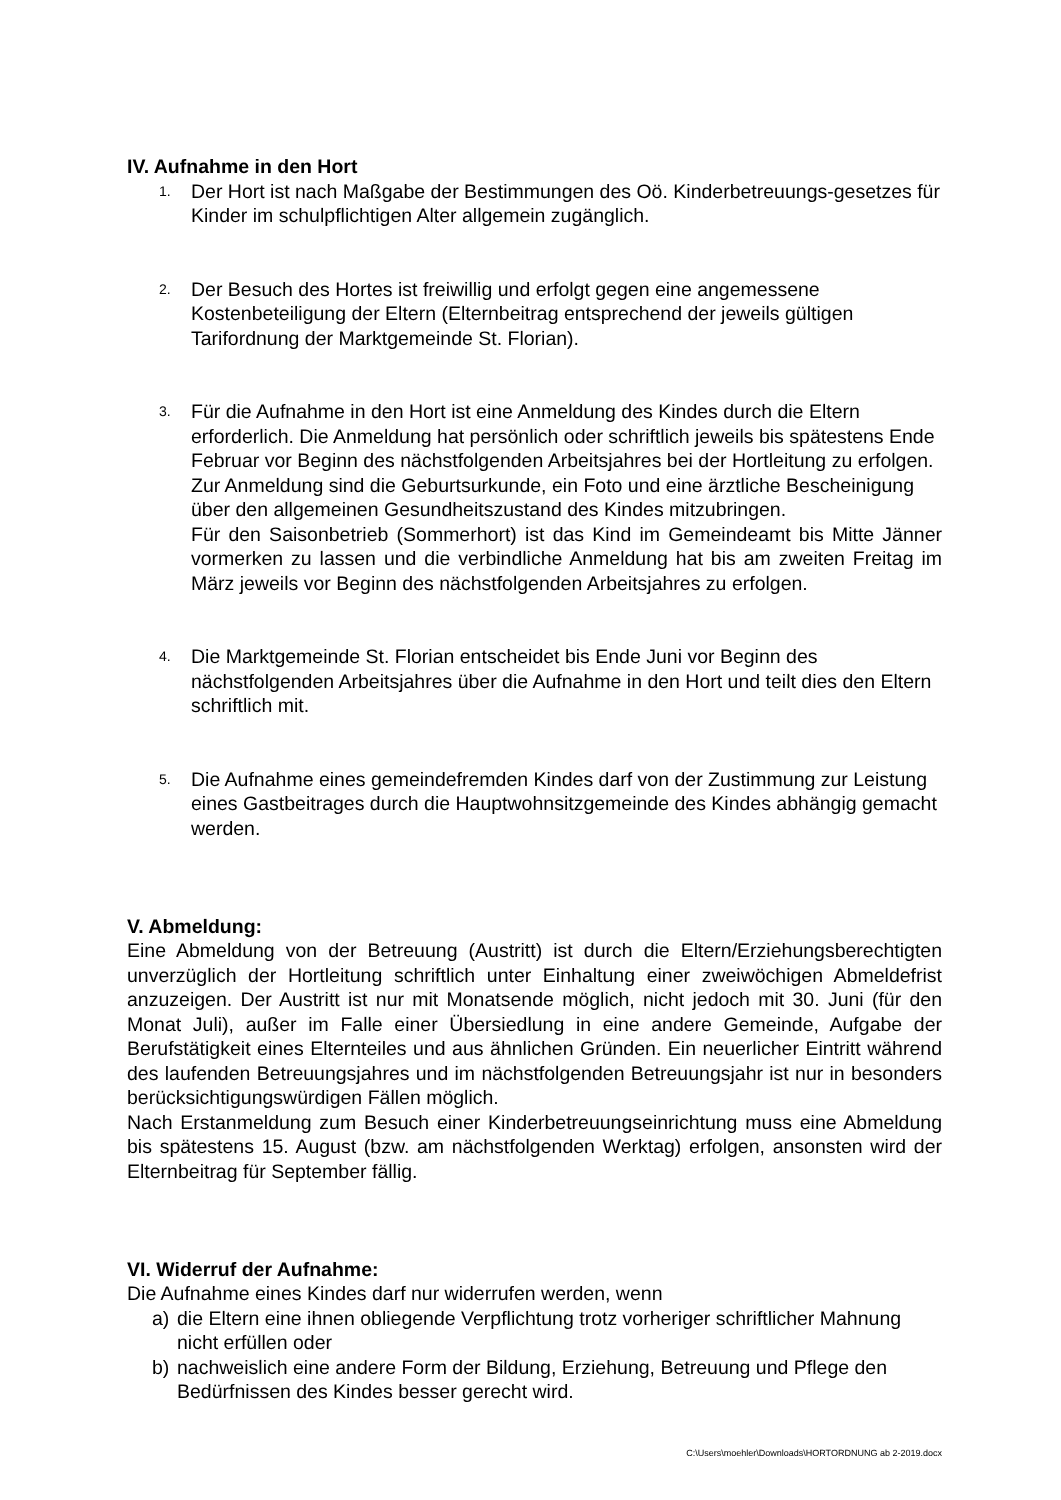IV. Aufnahme in den Hort
1.
Der Hort ist nach Maßgabe der Bestimmungen des Oö. Kinderbetreuungs-gesetzes für Kinder im schulpflichtigen Alter allgemein zugänglich.
2.
Der Besuch des Hortes ist freiwillig und erfolgt gegen eine angemessene Kostenbeteiligung der Eltern (Elternbeitrag entsprechend der jeweils gültigen Tarifordnung der Marktgemeinde St. Florian).
3.
Für die Aufnahme in den Hort ist eine Anmeldung des Kindes durch die Eltern erforderlich. Die Anmeldung hat persönlich oder schriftlich jeweils bis spätestens Ende Februar vor Beginn des nächstfolgenden Arbeitsjahres bei der Hortleitung zu erfolgen. Zur Anmeldung sind die Geburtsurkunde, ein Foto und eine ärztliche Bescheinigung über den allgemeinen Gesundheitszustand des Kindes mitzubringen.
Für den Saisonbetrieb (Sommerhort) ist das Kind im Gemeindeamt bis Mitte Jänner vormerken zu lassen und die verbindliche Anmeldung hat bis am zweiten Freitag im März jeweils vor Beginn des nächstfolgenden Arbeitsjahres zu erfolgen.
4.
Die Marktgemeinde St. Florian entscheidet bis Ende Juni vor Beginn des nächstfolgenden Arbeitsjahres über die Aufnahme in den Hort und teilt dies den Eltern schriftlich mit.
5.
Die Aufnahme eines gemeindefremden Kindes darf von der Zustimmung zur Leistung eines Gastbeitrages durch die Hauptwohnsitzgemeinde des Kindes abhängig gemacht werden.
V. Abmeldung:
Eine Abmeldung von der Betreuung (Austritt) ist durch die Eltern/Erziehungsberechtigten unverzüglich der Hortleitung schriftlich unter Einhaltung einer zweiwöchigen Abmeldefrist anzuzeigen. Der Austritt ist nur mit Monatsende möglich, nicht jedoch mit 30. Juni (für den Monat Juli), außer im Falle einer Übersiedlung in eine andere Gemeinde, Aufgabe der Berufstätigkeit eines Elternteiles und aus ähnlichen Gründen. Ein neuerlicher Eintritt während des laufenden Betreuungsjahres und im nächstfolgenden Betreuungsjahr ist nur in besonders berücksichtigungswürdigen Fällen möglich.
Nach Erstanmeldung zum Besuch einer Kinderbetreuungseinrichtung muss eine Abmeldung bis spätestens 15. August (bzw. am nächstfolgenden Werktag) erfolgen, ansonsten wird der Elternbeitrag für September fällig.
VI. Widerruf der Aufnahme:
Die Aufnahme eines Kindes darf nur widerrufen werden, wenn
a) die Eltern eine ihnen obliegende Verpflichtung trotz vorheriger schriftlicher Mahnung nicht erfüllen oder
b) nachweislich eine andere Form der Bildung, Erziehung, Betreuung und Pflege den Bedürfnissen des Kindes besser gerecht wird.
C:\Users\moehler\Downloads\HORTORDNUNG ab 2-2019.docx